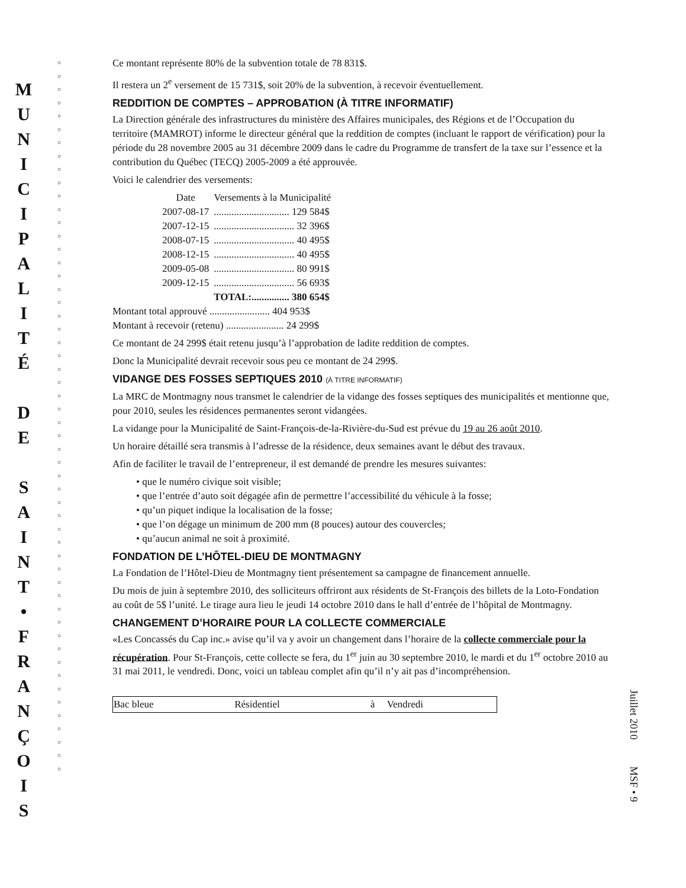M
U
N
I
C
I
P
A
L
I
T
É
D
E
S
A
I
N
T
•
F
R
A
N
Ç
O
I
S
○
○
○
○
○
○
○
○
○
○
○
○
○
○
○
○
○
○
○
○
○
○
○
○
○
○
○
○
○
○
○
○
○
○
○
○
○
○
○
○
○
○
○
○
○
○
○
○
○
○
○
○
○
○
Ce montant représente 80% de la subvention totale de 78 831$.
Il restera un 2<sup>e</sup> versement de 15 731$, soit 20% de la subvention, à recevoir éventuellement.
REDDITION DE COMPTES – APPROBATION (À TITRE INFORMATIF)
La Direction générale des infrastructures du ministère des Affaires municipales, des Régions et de l’Occupation du territoire (MAMROT) informe le directeur général que la reddition de comptes (incluant le rapport de vérification) pour la période du 28 novembre 2005 au 31 décembre 2009 dans le cadre du Programme de transfert de la taxe sur l’essence et la contribution du Québec (TECQ) 2005-2009 a été approuvée.
Voici le calendrier des versements:
| Date | Versements à la Municipalité |
| --- | --- |
| 2007-08-17 | .............................. 129 584$ |
| 2007-12-15 | ................................ 32 396$ |
| 2008-07-15 | ................................ 40 495$ |
| 2008-12-15 | ................................ 40 495$ |
| 2009-05-08 | ................................ 80 991$ |
| 2009-12-15 | ................................ 56 693$ |
| | TOTAL:............... 380 654$ |
Montant total approuvé ........................ 404 953$
Montant à recevoir (retenu) ....................... 24 299$
Ce montant de 24 299$ était retenu jusqu’à l’approbation de ladite reddition de comptes.
Donc la Municipalité devrait recevoir sous peu ce montant de 24 299$.
VIDANGE DES FOSSES SEPTIQUES 2010 (À TITRE INFORMATIF)
La MRC de Montmagny nous transmet le calendrier de la vidange des fosses septiques des municipalités et mentionne que, pour 2010, seules les résidences permanentes seront vidangées.
La vidange pour la Municipalité de Saint-François-de-la-Rivière-du-Sud est prévue du 19 au 26 août 2010.
Un horaire détaillé sera transmis à l’adresse de la résidence, deux semaines avant le début des travaux.
Afin de faciliter le travail de l’entrepreneur, il est demandé de prendre les mesures suivantes:
• que le numéro civique soit visible;
• que l’entrée d’auto soit dégagée afin de permettre l’accessibilité du véhicule à la fosse;
• qu’un piquet indique la localisation de la fosse;
• que l’on dégage un minimum de 200 mm (8 pouces) autour des couvercles;
• qu’aucun animal ne soit à proximité.
FONDATION DE L’HÔTEL-DIEU DE MONTMAGNY
La Fondation de l’Hôtel-Dieu de Montmagny tient présentement sa campagne de financement annuelle.
Du mois de juin à septembre 2010, des solliciteurs offriront aux résidents de St-François des billets de la Loto-Fondation au coût de 5$ l’unité. Le tirage aura lieu le jeudi 14 octobre 2010 dans le hall d’entrée de l’hôpital de Montmagny.
CHANGEMENT D’HORAIRE POUR LA COLLECTE COMMERCIALE
«Les Concassés du Cap inc.» avise qu’il va y avoir un changement dans l’horaire de la collecte commerciale pour la récupération. Pour St-François, cette collecte se fera, du 1<sup>er</sup> juin au 30 septembre 2010, le mardi et du 1<sup>er</sup> octobre 2010 au 31 mai 2011, le vendredi. Donc, voici un tableau complet afin qu’il n’y ait pas d’incompréhension.
| Bac bleue | Résidentiel | à | Vendredi |
Juillet 2010 MSF • 9